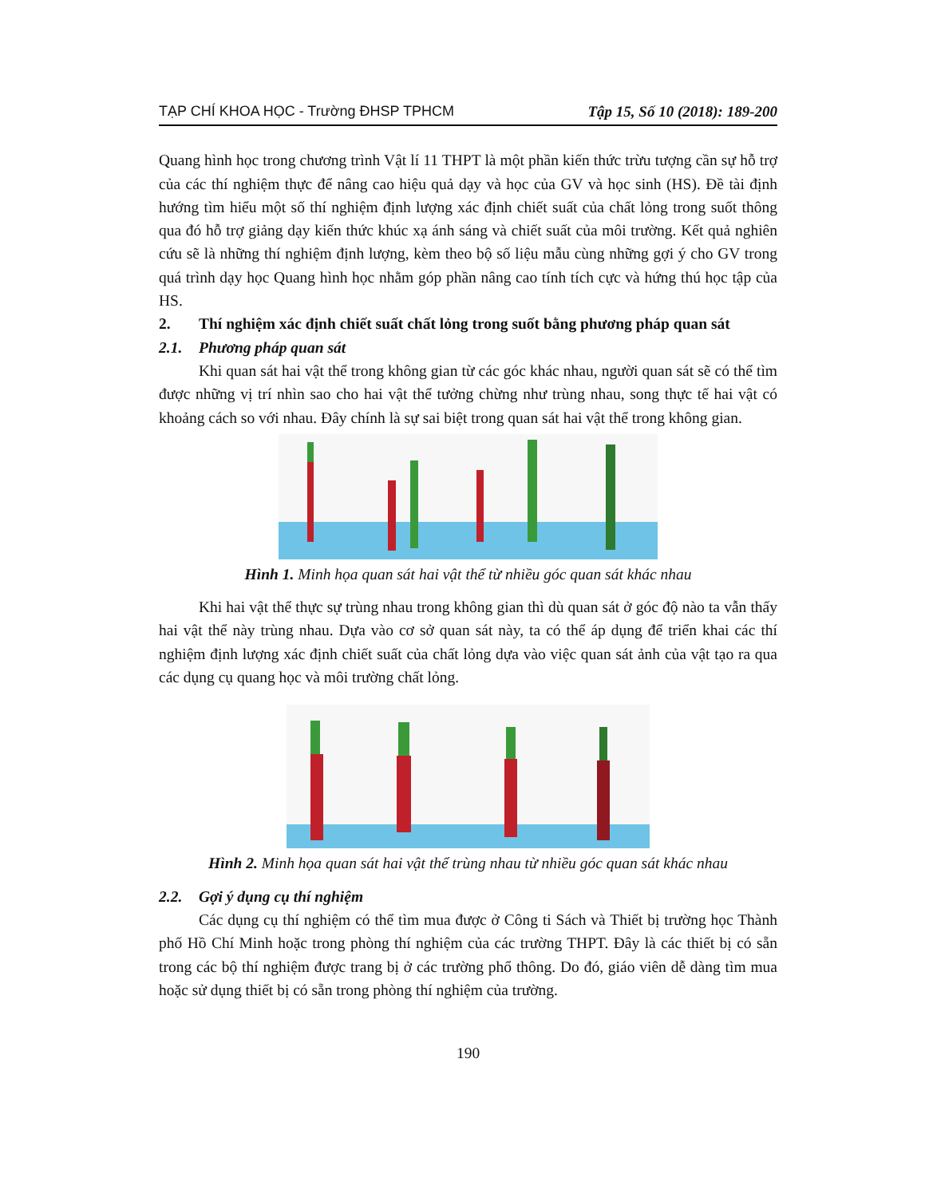TẠP CHÍ KHOA HỌC - Trường ĐHSP TPHCM Tập 15, Số 10 (2018): 189-200
Quang hình học trong chương trình Vật lí 11 THPT là một phần kiến thức trừu tượng cần sự hỗ trợ của các thí nghiệm thực để nâng cao hiệu quả dạy và học của GV và học sinh (HS). Đề tài định hướng tìm hiểu một số thí nghiệm định lượng xác định chiết suất của chất lỏng trong suốt thông qua đó hỗ trợ giảng dạy kiến thức khúc xạ ánh sáng và chiết suất của môi trường. Kết quả nghiên cứu sẽ là những thí nghiệm định lượng, kèm theo bộ số liệu mẫu cùng những gợi ý cho GV trong quá trình dạy học Quang hình học nhằm góp phần nâng cao tính tích cực và hứng thú học tập của HS.
2. Thí nghiệm xác định chiết suất chất lỏng trong suốt bằng phương pháp quan sát
2.1. Phương pháp quan sát
Khi quan sát hai vật thể trong không gian từ các góc khác nhau, người quan sát sẽ có thể tìm được những vị trí nhìn sao cho hai vật thể tưởng chừng như trùng nhau, song thực tế hai vật có khoảng cách so với nhau. Đây chính là sự sai biệt trong quan sát hai vật thể trong không gian.
Hình 1. Minh họa quan sát hai vật thể từ nhiều góc quan sát khác nhau
Khi hai vật thể thực sự trùng nhau trong không gian thì dù quan sát ở góc độ nào ta vẫn thấy hai vật thể này trùng nhau. Dựa vào cơ sở quan sát này, ta có thể áp dụng để triển khai các thí nghiệm định lượng xác định chiết suất của chất lỏng dựa vào việc quan sát ảnh của vật tạo ra qua các dụng cụ quang học và môi trường chất lỏng.
Hình 2. Minh họa quan sát hai vật thể trùng nhau từ nhiều góc quan sát khác nhau
2.2. Gợi ý dụng cụ thí nghiệm
Các dụng cụ thí nghiệm có thể tìm mua được ở Công ti Sách và Thiết bị trường học Thành phố Hồ Chí Minh hoặc trong phòng thí nghiệm của các trường THPT. Đây là các thiết bị có sẵn trong các bộ thí nghiệm được trang bị ở các trường phổ thông. Do đó, giáo viên dễ dàng tìm mua hoặc sử dụng thiết bị có sẵn trong phòng thí nghiệm của trường.
190